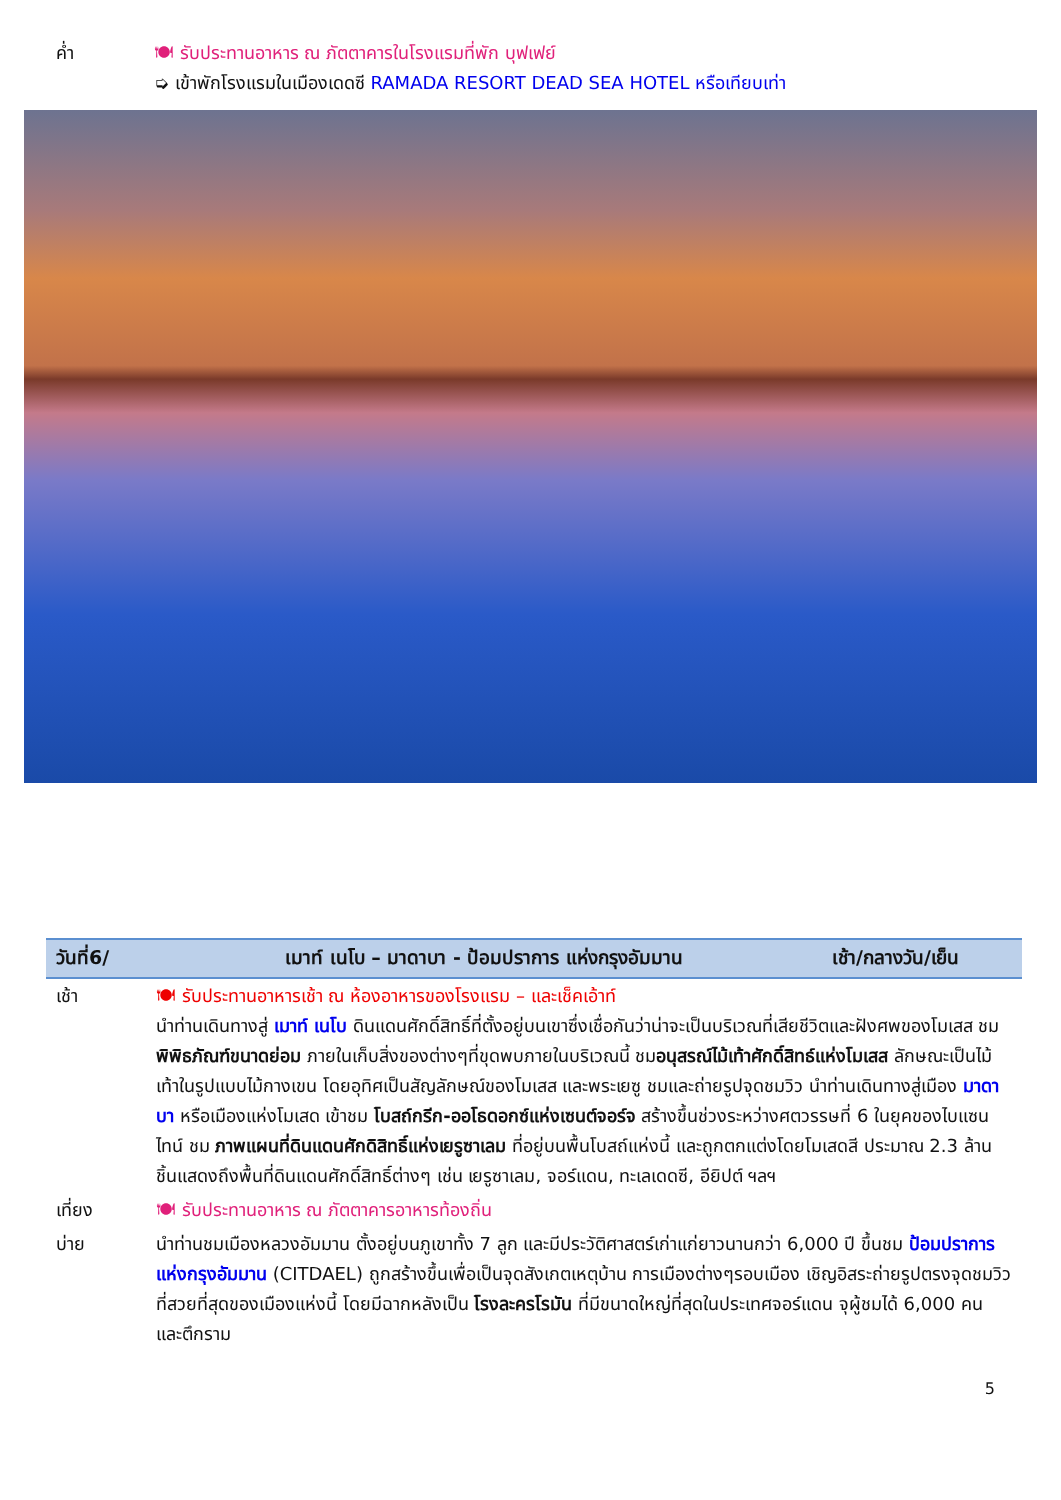ค่ำ 🍽 รับประทานอาหาร ณ ภัตตาคารในโรงแรมที่พัก บุฟเฟย์
➭ เข้าพักโรงแรมในเมืองเดดซี RAMADA RESORT DEAD SEA HOTEL หรือเทียบเท่า
| วันที่6/ | เมาท์ เนโบ – มาดาบา - ป้อมปราการ แห่งกรุงอัมมาน | เช้า/กลางวัน/เย็น |
| --- | --- | --- |
| เช้า | 🍽 รับประทานอาหารเช้า ณ ห้องอาหารของโรงแรม – และเช็คเอ้าท์ นำท่านเดินทางสู่ เมาท์ เนโบ ดินแดนศักดิ์สิทธิ์ที่ตั้งอยู่บนเขาซึ่งเชื่อกันว่าน่าจะเป็นบริเวณที่เสียชีวิตและฝังศพของโมเสส ชม พิพิธภัณฑ์ขนาดย่อม ภายในเก็บสิ่งของต่างๆที่ขุดพบภายในบริเวณนี้ ชม อนุสรณ์ไม้เท้าศักดิ์สิทธ์แห่งโมเสส ลักษณะเป็นไม้เท้าในรูปแบบไม้กางเขน โดยอุทิศเป็นสัญลักษณ์ของโมเสส และพระเยซู ชมและถ่ายรูปจุดชมวิว นำท่านเดินทางสู่เมือง มาดาบา หรือเมืองแห่งโมเสด เข้าชม โบสถ์กรีก-ออโธดอกซ์แห่งเซนต์จอร์จ สร้างขึ้นช่วงระหว่างศตวรรษที่ 6 ในยุคของไบแซนไทน์ ชม ภาพแผนที่ดินแดนศักดิสิทธิ์แห่งเยรูซาเลม ที่อยู่บนพื้นโบสถ์แห่งนี้ และถูกตกแต่งโดยโมเสดสี ประมาณ 2.3 ล้านชิ้นแสดงถึงพื้นที่ดินแดนศักดิ์สิทธิ์ต่างๆ เช่น เยรูซาเลม, จอร์แดน, ทะเลเดดซี, อียิปต์ ฯลฯ | |
| เที่ยง | 🍽 รับประทานอาหาร ณ ภัตตาคารอาหารท้องถิ่น | |
| บ่าย | นำท่านชมเมืองหลวงอัมมาน ตั้งอยู่บนภูเขาทั้ง 7 ลูก และมีประวัติศาสตร์เก่าแก่ยาวนานกว่า 6,000 ปี ขึ้นชม ป้อมปราการ แห่งกรุงอัมมาน (CITDAEL) ถูกสร้างขึ้นเพื่อเป็นจุดสังเกตเหตุบ้าน การเมืองต่างๆรอบเมือง เชิญอิสระถ่ายรูปตรงจุดชมวิวที่สวยที่สุดของเมืองแห่งนี้ โดยมีฉากหลังเป็น โรงละครโรมัน ที่มีขนาดใหญ่ที่สุดในประเทศจอร์แดน จุผู้ชมได้ 6,000 คน และตึกราม | |
5